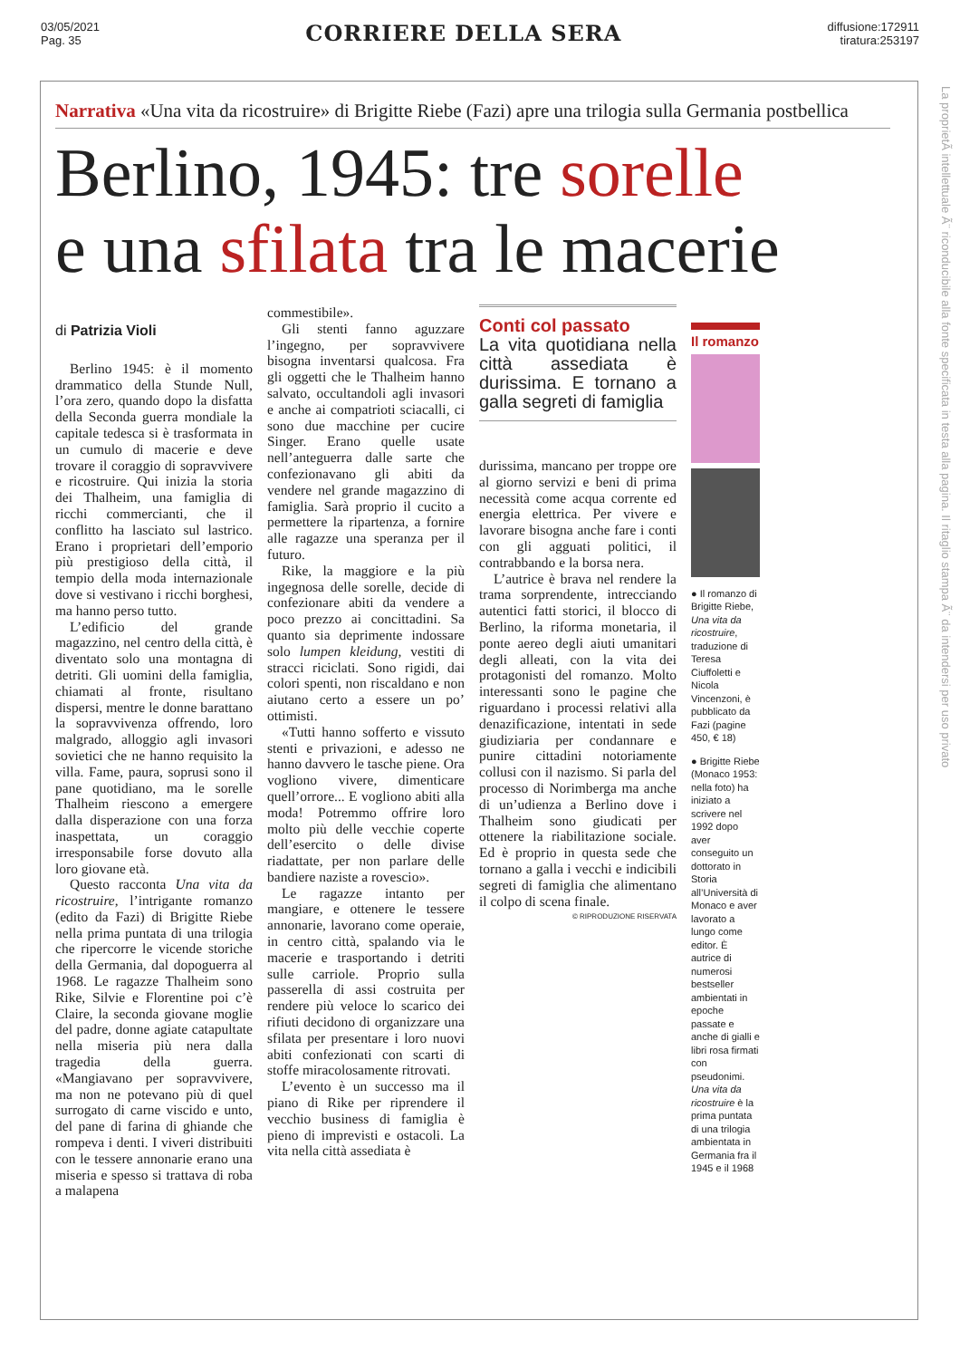03/05/2021
Pag. 35
CORRIERE DELLA SERA
diffusione:172911
tiratura:253197
Narrativa «Una vita da ricostruire» di Brigitte Riebe (Fazi) apre una trilogia sulla Germania postbellica
Berlino, 1945: tre sorelle
e una sfilata tra le macerie
di Patrizia Violi
Berlino 1945: è il momento drammatico della Stunde Null, l’ora zero, quando dopo la disfatta della Seconda guerra mondiale la capitale tedesca si è trasformata in un cumulo di macerie e deve trovare il coraggio di sopravvivere e ricostruire. Qui inizia la storia dei Thalheim, una famiglia di ricchi commercianti, che il conflitto ha lasciato sul lastrico. Erano i proprietari dell’emporio più prestigioso della città, il tempio della moda internazionale dove si vestivano i ricchi borghesi, ma hanno perso tutto.
L’edificio del grande magazzino, nel centro della città, è diventato solo una montagna di detriti. Gli uomini della famiglia, chiamati al fronte, risultano dispersi, mentre le donne barattano la sopravvivenza offrendo, loro malgrado, alloggio agli invasori sovietici che ne hanno requisito la villa. Fame, paura, soprusi sono il pane quotidiano, ma le sorelle Thalheim riescono a emergere dalla disperazione con una forza inaspettata, un coraggio irresponsabile forse dovuto alla loro giovane età.
Questo racconta Una vita da ricostruire, l’intrigante romanzo (edito da Fazi) di Brigitte Riebe nella prima puntata di una trilogia che ripercorre le vicende storiche della Germania, dal dopoguerra al 1968. Le ragazze Thalheim sono Rike, Silvie e Florentine poi c’è Claire, la seconda giovane moglie del padre, donne agiate catapultate nella miseria più nera dalla tragedia della guerra. «Mangiavano per sopravvivere, ma non ne potevano più di quel surrogato di carne viscido e unto, del pane di farina di ghiande che rompeva i denti. I viveri distribuiti con le tessere annonarie erano una miseria e spesso si trattava di roba a malapena
commestibile».
Gli stenti fanno aguzzare l’ingegno, per sopravvivere bisogna inventarsi qualcosa. Fra gli oggetti che le Thalheim hanno salvato, occultandoli agli invasori e anche ai compatrioti sciacalli, ci sono due macchine per cucire Singer. Erano quelle usate nell’anteguerra dalle sarte che confezionavano gli abiti da vendere nel grande magazzino di famiglia. Sarà proprio il cucito a permettere la ripartenza, a fornire alle ragazze una speranza per il futuro.
Rike, la maggiore e la più ingegnosa delle sorelle, decide di confezionare abiti da vendere a poco prezzo ai concittadini. Sa quanto sia deprimente indossare solo lumpen kleidung, vestiti di stracci riciclati. Sono rigidi, dai colori spenti, non riscaldano e non aiutano certo a essere un po’ ottimisti.
«Tutti hanno sofferto e vissuto stenti e privazioni, e adesso ne hanno davvero le tasche piene. Ora vogliono vivere, dimenticare quell’orrore... E vogliono abiti alla moda! Potremmo offrire loro molto più delle vecchie coperte dell’esercito o delle divise riadattate, per non parlare delle bandiere naziste a rovescio».
Le ragazze intanto per mangiare, e ottenere le tessere annonarie, lavorano come operaie, in centro città, spalando via le macerie e trasportando i detriti sulle carriole. Proprio sulla passerella di assi costruita per rendere più veloce lo scarico dei rifiuti decidono di organizzare una sfilata per presentare i loro nuovi abiti confezionati con scarti di stoffe miracolosamente ritrovati.
L’evento è un successo ma il piano di Rike per riprendere il vecchio business di famiglia è pieno di imprevisti e ostacoli. La vita nella città assediata è
Conti col passato
La vita quotidiana nella città assediata è durissima. E tornano a galla segreti di famiglia
durissima, mancano per troppe ore al giorno servizi e beni di prima necessità come acqua corrente ed energia elettrica. Per vivere e lavorare bisogna anche fare i conti con gli agguati politici, il contrabbando e la borsa nera.
L’autrice è brava nel rendere la trama sorprendente, intrecciando autentici fatti storici, il blocco di Berlino, la riforma monetaria, il ponte aereo degli aiuti umanitari degli alleati, con la vita dei protagonisti del romanzo. Molto interessanti sono le pagine che riguardano i processi relativi alla denazificazione, intentati in sede giudiziaria per condannare e punire cittadini notoriamente collusi con il nazismo. Si parla del processo di Norimberga ma anche di un’udienza a Berlino dove i Thalheim sono giudicati per ottenere la riabilitazione sociale. Ed è proprio in questa sede che tornano a galla i vecchi e indicibili segreti di famiglia che alimentano il colpo di scena finale.
© RIPRODUZIONE RISERVATA
Il romanzo
● Il romanzo di Brigitte Riebe, Una vita da ricostruire, traduzione di Teresa Ciuffoletti e Nicola Vincenzoni, è pubblicato da Fazi (pagine 450, € 18)
● Brigitte Riebe (Monaco 1953: nella foto) ha iniziato a scrivere nel 1992 dopo aver conseguito un dottorato in Storia all’Università di Monaco e aver lavorato a lungo come editor. È autrice di numerosi bestseller ambientati in epoche passate e anche di gialli e libri rosa firmati con pseudonimi. Una vita da ricostruire è la prima puntata di una trilogia ambientata in Germania fra il 1945 e il 1968
La proprietÃ intellettuale Ã¨ riconducibile alla fonte specificata in testa alla pagina. Il ritaglio stampa Ã¨ da intendersi per uso privato